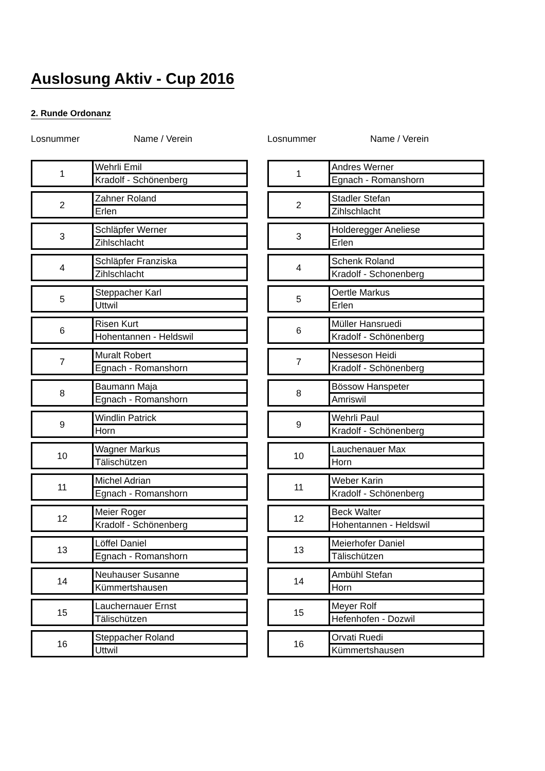Auslosung Aktiv - Cup 2016
2. Runde Ordonanz
Losnummer Name / Verein
| 1 | Wehrli Emil |
| | Kradolf - Schönenberg |
| 2 | Zahner Roland |
| | Erlen |
| 3 | Schläpfer Werner |
| | Zihlschlacht |
| 4 | Schläpfer Franziska |
| | Zihlschlacht |
| 5 | Steppacher Karl |
| | Uttwil |
| 6 | Risen Kurt |
| | Hohentannen - Heldswil |
| 7 | Muralt Robert |
| | Egnach - Romanshorn |
| 8 | Baumann Maja |
| | Egnach - Romanshorn |
| 9 | Windlin Patrick |
| | Horn |
| 10 | Wagner Markus |
| | Tälischützen |
| 11 | Michel Adrian |
| | Egnach - Romanshorn |
| 12 | Meier Roger |
| | Kradolf - Schönenberg |
| 13 | Löffel Daniel |
| | Egnach - Romanshorn |
| 14 | Neuhauser Susanne |
| | Kümmertshausen |
| 15 | Lauchernauer Ernst |
| | Tälischützen |
| 16 | Steppacher Roland |
| | Uttwil |
Losnummer Name / Verein
| 1 | Andres Werner |
| | Egnach - Romanshorn |
| 2 | Stadler Stefan |
| | Zihlschlacht |
| 3 | Holderegger Aneliese |
| | Erlen |
| 4 | Schenk Roland |
| | Kradolf - Schonenberg |
| 5 | Oertle Markus |
| | Erlen |
| 6 | Müller Hansruedi |
| | Kradolf - Schönenberg |
| 7 | Nesseson Heidi |
| | Kradolf - Schönenberg |
| 8 | Bössow Hanspeter |
| | Amriswil |
| 9 | Wehrli Paul |
| | Kradolf - Schönenberg |
| 10 | Lauchenauer Max |
| | Horn |
| 11 | Weber Karin |
| | Kradolf - Schönenberg |
| 12 | Beck Walter |
| | Hohentannen - Heldswil |
| 13 | Meierhofer Daniel |
| | Tälischützen |
| 14 | Ambühl Stefan |
| | Horn |
| 15 | Meyer Rolf |
| | Hefenhofen - Dozwil |
| 16 | Orvati Ruedi |
| | Kümmertshausen |